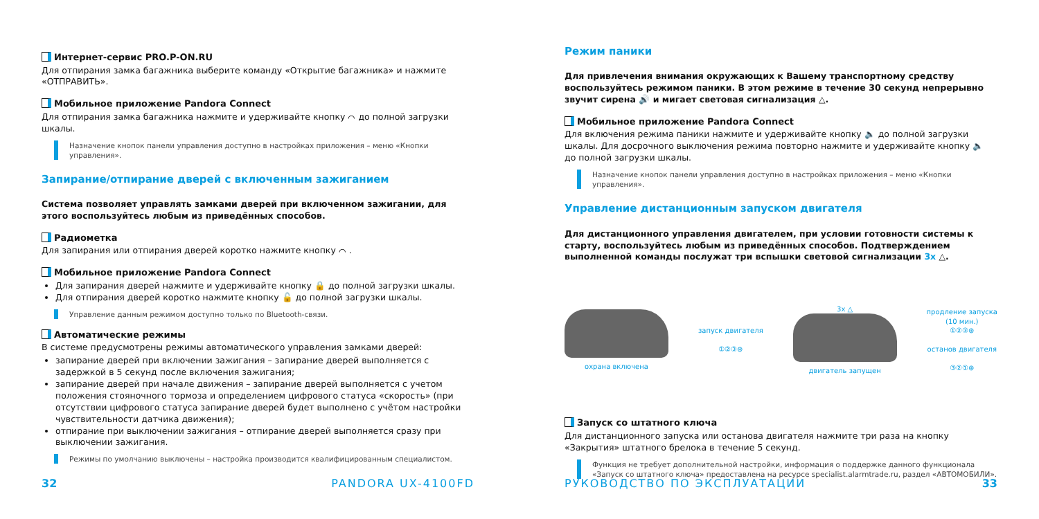Интернет-сервис PRO.P-ON.RU
Для отпирания замка багажника выберите команду «Открытие багажника» и нажмите «ОТПРАВИТЬ».
Мобильное приложение Pandora Connect
Для отпирания замка багажника нажмите и удерживайте кнопку ⌒ до полной загрузки шкалы.
Назначение кнопок панели управления доступно в настройках приложения – меню «Кнопки управления».
Запирание/отпирание дверей с включенным зажиганием
Система позволяет управлять замками дверей при включенном зажигании, для этого воспользуйтесь любым из приведённых способов.
Радиометка
Для запирания или отпирания дверей коротко нажмите кнопку ⌒ .
Мобильное приложение Pandora Connect
Для запирания дверей нажмите и удерживайте кнопку 🔒 до полной загрузки шкалы.
Для отпирания дверей коротко нажмите кнопку 🔓 до полной загрузки шкалы.
Управление данным режимом доступно только по Bluetooth-связи.
Автоматические режимы
В системе предусмотрены режимы автоматического управления замками дверей:
запирание дверей при включении зажигания – запирание дверей выполняется с задержкой в 5 секунд после включения зажигания;
запирание дверей при начале движения – запирание дверей выполняется с учетом положения стояночного тормоза и определением цифрового статуса «скорость» (при отсутствии цифрового статуса запирание дверей будет выполнено с учётом настройки чувствительности датчика движения);
отпирание при выключении зажигания – отпирание дверей выполняется сразу при выключении зажигания.
Режимы по умолчанию выключены – настройка производится квалифицированным специалистом.
32 PANDORA UX-4100FD
Режим паники
Для привлечения внимания окружающих к Вашему транспортному средству воспользуйтесь режимом паники. В этом режиме в течение 30 секунд непрерывно звучит сирена 🔊 и мигает световая сигнализация △.
Мобильное приложение Pandora Connect
Для включения режима паники нажмите и удерживайте кнопку 🔈 до полной загрузки шкалы. Для досрочного выключения режима повторно нажмите и удерживайте кнопку 🔈 до полной загрузки шкалы.
Назначение кнопок панели управления доступно в настройках приложения – меню «Кнопки управления».
Управление дистанционным запуском двигателя
Для дистанционного управления двигателем, при условии готовности системы к старту, воспользуйтесь любым из приведённых способов. Подтверждением выполненной команды послужат три вспышки световой сигнализации 3x △.
охрана включена
запуск двигателя
①②③⊛
3x △
двигатель запущен
продление запуска
(10 мин.)
①②③⊛
останов двигателя
③②①⊛
Запуск со штатного ключа
Для дистанционного запуска или останова двигателя нажмите три раза на кнопку «Закрытия» штатного брелока в течение 5 секунд.
Функция не требует дополнительной настройки, информация о поддержке данного функционала «Запуск со штатного ключа» предоставлена на ресурсе specialist.alarmtrade.ru, раздел «АВТОМОБИЛИ».
РУКОВОДСТВО ПО ЭКСПЛУАТАЦИИ 33